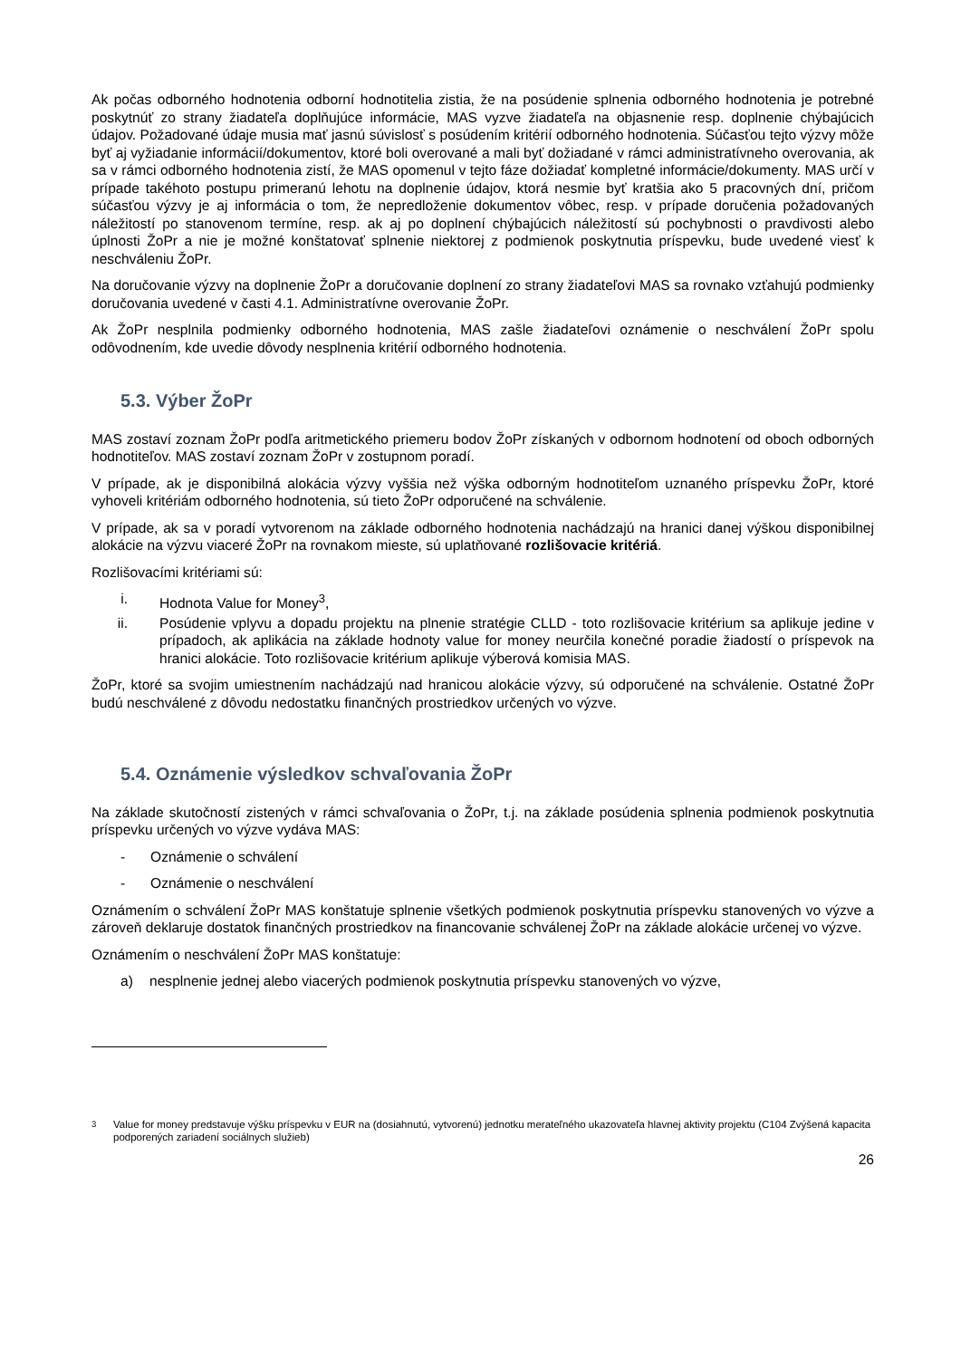Ak počas odborného hodnotenia odborní hodnotitelia zistia, že na posúdenie splnenia odborného hodnotenia je potrebné poskytnúť zo strany žiadateľa doplňujúce informácie, MAS vyzve žiadateľa na objasnenie resp. doplnenie chýbajúcich údajov. Požadované údaje musia mať jasnú súvislosť s posúdením kritérií odborného hodnotenia. Súčasťou tejto výzvy môže byť aj vyžiadanie informácií/dokumentov, ktoré boli overované a mali byť dožiadané v rámci administratívneho overovania, ak sa v rámci odborného hodnotenia zistí, že MAS opomenul v tejto fáze dožiadať kompletné informácie/dokumenty. MAS určí v prípade takéhoto postupu primeranú lehotu na doplnenie údajov, ktorá nesmie byť kratšia ako 5 pracovných dní, pričom súčasťou výzvy je aj informácia o tom, že nepredloženie dokumentov vôbec, resp. v prípade doručenia požadovaných náležitostí po stanovenom termíne, resp. ak aj po doplnení chýbajúcich náležitostí sú pochybnosti o pravdivosti alebo úplnosti ŽoPr a nie je možné konštatovať splnenie niektorej z podmienok poskytnutia príspevku, bude uvedené viesť k neschváleniu ŽoPr.
Na doručovanie výzvy na doplnenie ŽoPr a doručovanie doplnení zo strany žiadateľovi MAS sa rovnako vzťahujú podmienky doručovania uvedené v časti 4.1. Administratívne overovanie ŽoPr.
Ak ŽoPr nesplnila podmienky odborného hodnotenia, MAS zašle žiadateľovi oznámenie o neschválení ŽoPr spolu odôvodnením, kde uvedie dôvody nesplnenia kritérií odborného hodnotenia.
5.3. Výber ŽoPr
MAS zostaví zoznam ŽoPr podľa aritmetického priemeru bodov ŽoPr získaných v odbornom hodnotení od oboch odborných hodnotiteľov. MAS zostaví zoznam ŽoPr v zostupnom poradí.
V prípade, ak je disponibilná alokácia výzvy vyššia než výška odborným hodnotiteľom uznaného príspevku ŽoPr, ktoré vyhoveli kritériám odborného hodnotenia, sú tieto ŽoPr odporučené na schválenie.
V prípade, ak sa v poradí vytvorenom na základe odborného hodnotenia nachádzajú na hranici danej výškou disponibilnej alokácie na výzvu viaceré ŽoPr na rovnakom mieste, sú uplatňované rozlišovacie kritériá.
Rozlišovacími kritériami sú:
i. Hodnota Value for Money<sup>3</sup>,
ii. Posúdenie vplyvu a dopadu projektu na plnenie stratégie CLLD - toto rozlišovacie kritérium sa aplikuje jedine v prípadoch, ak aplikácia na základe hodnoty value for money neurčila konečné poradie žiadostí o príspevok na hranici alokácie. Toto rozlišovacie kritérium aplikuje výberová komisia MAS.
ŽoPr, ktoré sa svojim umiestnením nachádzajú nad hranicou alokácie výzvy, sú odporučené na schválenie. Ostatné ŽoPr budú neschválené z dôvodu nedostatku finančných prostriedkov určených vo výzve.
5.4. Oznámenie výsledkov schvaľovania ŽoPr
Na základe skutočností zistených v rámci schvaľovania o ŽoPr, t.j. na základe posúdenia splnenia podmienok poskytnutia príspevku určených vo výzve vydáva MAS:
- Oznámenie o schválení
- Oznámenie o neschválení
Oznámením o schválení ŽoPr MAS konštatuje splnenie všetkých podmienok poskytnutia príspevku stanovených vo výzve a zároveň deklaruje dostatok finančných prostriedkov na financovanie schválenej ŽoPr na základe alokácie určenej vo výzve.
Oznámením o neschválení ŽoPr MAS konštatuje:
a) nesplnenie jednej alebo viacerých podmienok poskytnutia príspevku stanovených vo výzve,
<sup>3</sup> Value for money predstavuje výšku príspevku v EUR na (dosiahnutú, vytvorenú) jednotku merateľného ukazovateľa hlavnej aktivity projektu (C104 Zvýšená kapacita podporených zariadení sociálnych služieb)
26